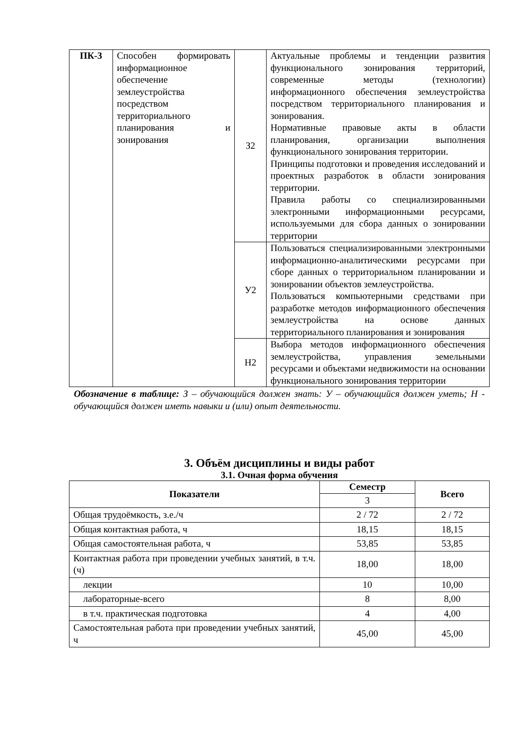| ПК-3 | Способен формировать информационное обеспечение землеустройства посредством территориального планирования и зонирования | З2 | Актуальные проблемы и тенденции развития функционального зонирования территорий, современные методы (технологии) информационного обеспечения землеустройства посредством территориального планирования и зонирования. Нормативные правовые акты в области планирования, организации выполнения функционального зонирования территории. Принципы подготовки и проведения исследований и проектных разработок в области зонирования территории. Правила работы со специализированными электронными информационными ресурсами, используемыми для сбора данных о зонировании территории |
| | | У2 | Пользоваться специализированными электронными информационно-аналитическими ресурсами при сборе данных о территориальном планировании и зонировании объектов землеустройства. Пользоваться компьютерными средствами при разработке методов информационного обеспечения землеустройства на основе данных территориального планирования и зонирования |
| | | Н2 | Выбора методов информационного обеспечения землеустройства, управления земельными ресурсами и объектами недвижимости на основании функционального зонирования территории |
Обозначение в таблице: З – обучающийся должен знать: У – обучающийся должен уметь; Н - обучающийся должен иметь навыки и (или) опыт деятельности.
3. Объём дисциплины и виды работ
3.1. Очная форма обучения
| Показатели | Семестр | Всего |
| --- | --- | --- |
| | 3 | |
| Общая трудоёмкость, з.е./ч | 2 / 72 | 2 / 72 |
| Общая контактная работа, ч | 18,15 | 18,15 |
| Общая самостоятельная работа, ч | 53,85 | 53,85 |
| Контактная работа при проведении учебных занятий, в т.ч. (ч) | 18,00 | 18,00 |
| лекции | 10 | 10,00 |
| лабораторные-всего | 8 | 8,00 |
| в т.ч. практическая подготовка | 4 | 4,00 |
| Самостоятельная работа при проведении учебных занятий, ч | 45,00 | 45,00 |